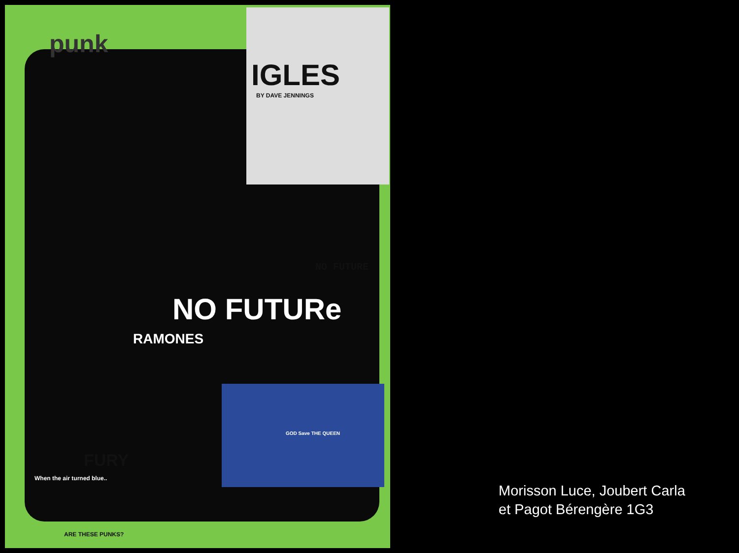punk
IGLES
BY DAVE JENNINGS
NO FUTURE
NO FUTURe
RAMONES
GOD Save THE QUEEN
FURY
When the air turned blue..
ARE THESE PUNKS?
Morisson Luce, Joubert Carla
et Pagot Bérengère 1G3